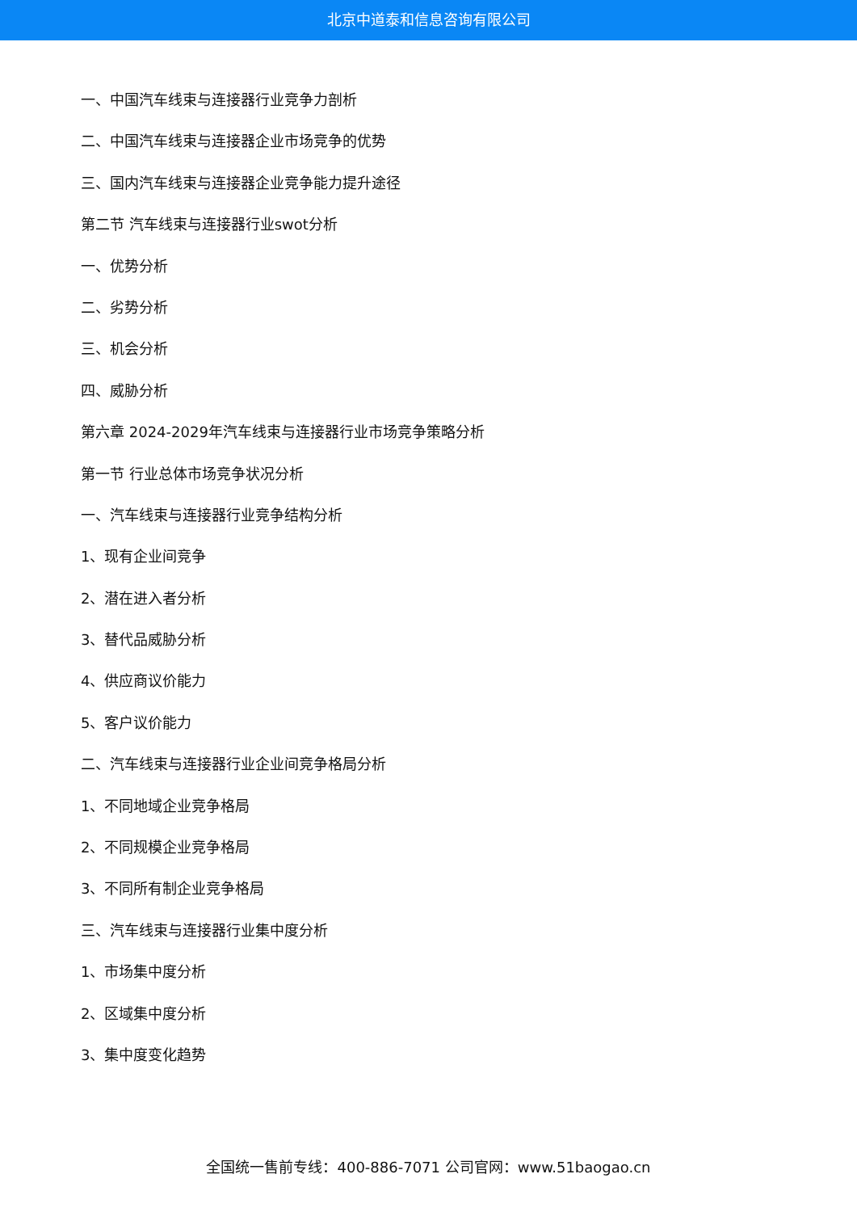北京中道泰和信息咨询有限公司
一、中国汽车线束与连接器行业竞争力剖析
二、中国汽车线束与连接器企业市场竞争的优势
三、国内汽车线束与连接器企业竞争能力提升途径
第二节 汽车线束与连接器行业swot分析
一、优势分析
二、劣势分析
三、机会分析
四、威胁分析
第六章 2024-2029年汽车线束与连接器行业市场竞争策略分析
第一节 行业总体市场竞争状况分析
一、汽车线束与连接器行业竞争结构分析
1、现有企业间竞争
2、潜在进入者分析
3、替代品威胁分析
4、供应商议价能力
5、客户议价能力
二、汽车线束与连接器行业企业间竞争格局分析
1、不同地域企业竞争格局
2、不同规模企业竞争格局
3、不同所有制企业竞争格局
三、汽车线束与连接器行业集中度分析
1、市场集中度分析
2、区域集中度分析
3、集中度变化趋势
全国统一售前专线：400-886-7071 公司官网：www.51baogao.cn